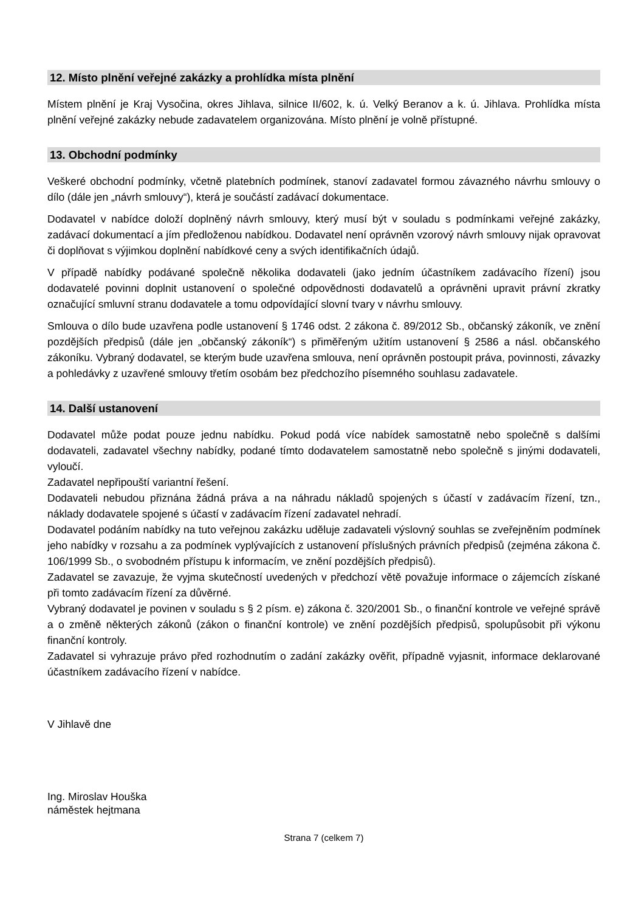12. Místo plnění veřejné zakázky a prohlídka místa plnění
Místem plnění je Kraj Vysočina, okres Jihlava, silnice II/602, k. ú. Velký Beranov a k. ú. Jihlava. Prohlídka místa plnění veřejné zakázky nebude zadavatelem organizována. Místo plnění je volně přístupné.
13. Obchodní podmínky
Veškeré obchodní podmínky, včetně platebních podmínek, stanoví zadavatel formou závazného návrhu smlouvy o dílo (dále jen „návrh smlouvy“), která je součástí zadávací dokumentace.
Dodavatel v nabídce doloží doplněný návrh smlouvy, který musí být v souladu s podmínkami veřejné zakázky, zadávací dokumentací a jím předloženou nabídkou. Dodavatel není oprávněn vzorový návrh smlouvy nijak opravovat či doplňovat s výjimkou doplnění nabídkové ceny a svých identifikačních údajů.
V případě nabídky podávané společně několika dodavateli (jako jedním účastníkem zadávacího řízení) jsou dodavatelé povinni doplnit ustanovení o společné odpovědnosti dodavatelů a oprávněni upravit právní zkratky označující smluvní stranu dodavatele a tomu odpovídající slovní tvary v návrhu smlouvy.
Smlouva o dílo bude uzavřena podle ustanovení § 1746 odst. 2 zákona č. 89/2012 Sb., občanský zákoník, ve znění pozdějších předpisů (dále jen „občanský zákoník“) s přiměřeným užitím ustanovení § 2586 a násl. občanského zákoníku. Vybraný dodavatel, se kterým bude uzavřena smlouva, není oprávněn postoupit práva, povinnosti, závazky a pohledávky z uzavřené smlouvy třetím osobám bez předchozího písemného souhlasu zadavatele.
14. Další ustanovení
Dodavatel může podat pouze jednu nabídku. Pokud podá více nabídek samostatně nebo společně s dalšími dodavateli, zadavatel všechny nabídky, podané tímto dodavatelem samostatně nebo společně s jinými dodavateli, vyloučí.
Zadavatel nepřipouští variantní řešení.
Dodavateli nebudou přiznána žádná práva a na náhradu nákladů spojených s účastí v zadávacím řízení, tzn., náklady dodavatele spojené s účastí v zadávacím řízení zadavatel nehradí.
Dodavatel podáním nabídky na tuto veřejnou zakázku uděluje zadavateli výslovný souhlas se zveřejněním podmínek jeho nabídky v rozsahu a za podmínek vyplývajících z ustanovení příslušných právních předpisů (zejména zákona č. 106/1999 Sb., o svobodném přístupu k informacím, ve znění pozdějších předpisů).
Zadavatel se zavazuje, že vyjma skutečností uvedených v předchozí větě považuje informace o zájemcích získané při tomto zadávacím řízení za důvěrné.
Vybraný dodavatel je povinen v souladu s § 2 písm. e) zákona č. 320/2001 Sb., o finanční kontrole ve veřejné správě a o změně některých zákonů (zákon o finanční kontrole) ve znění pozdějších předpisů, spolupůsobit při výkonu finanční kontroly.
Zadavatel si vyhrazuje právo před rozhodnutím o zadání zakázky ověřit, případně vyjasnit, informace deklarované účastníkem zadávacího řízení v nabídce.
V Jihlavě dne
Ing. Miroslav Houška
náměstek hejtmana
Strana 7 (celkem 7)